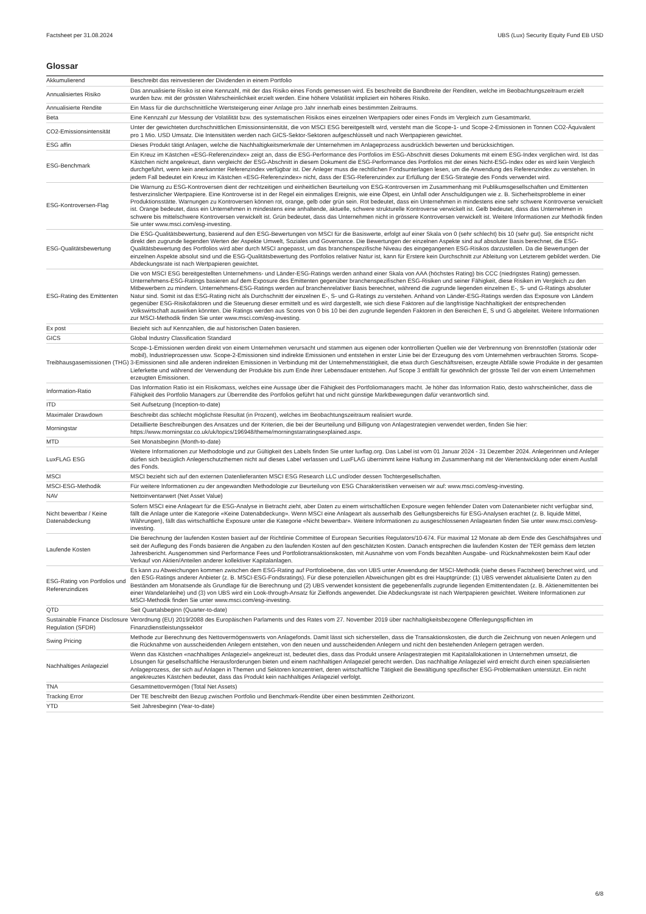Factsheet per 31.08.2024 UBS (Lux) Security Equity Fund EB USD
Glossar
| Akkumulierend | Beschreibt das reinvestieren der Dividenden in einem Portfolio |
| Annualisiertes Risiko | Das annualisierte Risiko ist eine Kennzahl, mit der das Risiko eines Fonds gemessen wird. Es beschreibt die Bandbreite der Renditen, welche im Beobachtungszeitraum erzielt wurden bzw. mit der grössten Wahrscheinlichkeit erzielt werden. Eine höhere Volatilität impliziert ein höheres Risiko. |
| Annualisierte Rendite | Ein Mass für die durchschnittliche Wertsteigerung einer Anlage pro Jahr innerhalb eines bestimmten Zeitraums. |
| Beta | Eine Kennzahl zur Messung der Volatilität bzw. des systematischen Risikos eines einzelnen Wertpapiers oder eines Fonds im Vergleich zum Gesamtmarkt. |
| CO2-Emissionsintensität | Unter der gewichteten durchschnittlichen Emissionsintensität, die von MSCI ESG bereitgestellt wird, versteht man die Scope-1- und Scope-2-Emissionen in Tonnen CO2-Äquivalent pro 1 Mio. USD Umsatz. Die Intensitäten werden nach GICS-Sektor-Sektoren aufgeschlüsselt und nach Wertpapieren gewichtet. |
| ESG affin | Dieses Produkt tätigt Anlagen, welche die Nachhaltigkeitsmerkmale der Unternehmen im Anlageprozess ausdrücklich bewerten und berücksichtigen. |
| ESG-Benchmark | Ein Kreuz im Kästchen «ESG-Referenzindex» zeigt an, dass die ESG-Performance des Portfolios im ESG-Abschnitt dieses Dokuments mit einem ESG-Index verglichen wird. Ist das Kästchen nicht angekreuzt, dann vergleicht der ESG-Abschnitt in diesem Dokument die ESG-Performance des Portfolios mit der eines Nicht-ESG-Index oder es wird kein Vergleich durchgeführt, wenn kein anerkannter Referenzindex verfügbar ist. Der Anleger muss die rechtlichen Fondsunterlagen lesen, um die Anwendung des Referenzindex zu verstehen. In jedem Fall bedeutet ein Kreuz im Kästchen «ESG-Referenzindex» nicht, dass der ESG-Referenzindex zur Erfüllung der ESG-Strategie des Fonds verwendet wird. |
| ESG-Kontroversen-Flag | Die Warnung zu ESG-Kontroversen dient der rechtzeitigen und einheitlichen Beurteilung von ESG-Kontroversen im Zusammenhang mit Publikumsgesellschaften und Emittenten festverzinslicher Wertpapiere. Eine Kontroverse ist in der Regel ein einmaliges Ereignis, wie eine Ölpest, ein Unfall oder Anschuldigungen wie z. B. Sicherheitsprobleme in einer Produktionsstätte. Warnungen zu Kontroversen können rot, orange, gelb oder grün sein. Rot bedeutet, dass ein Unternehmen in mindestens eine sehr schwere Kontroverse verwickelt ist. Orange bedeutet, dass ein Unternehmen in mindestens eine anhaltende, aktuelle, schwere strukturelle Kontroverse verwickelt ist. Gelb bedeutet, dass das Unternehmen in schwere bis mittelschwere Kontroversen verwickelt ist. Grün bedeutet, dass das Unternehmen nicht in grössere Kontroversen verwickelt ist. Weitere Informationen zur Methodik finden Sie unter www.msci.com/esg-investing. |
| ESG-Qualitätsbewertung | Die ESG-Qualitätsbewertung, basierend auf den ESG-Bewertungen von MSCI für die Basiswerte, erfolgt auf einer Skala von 0 (sehr schlecht) bis 10 (sehr gut). Sie entspricht nicht direkt den zugrunde liegenden Werten der Aspekte Umwelt, Soziales und Governance. Die Bewertungen der einzelnen Aspekte sind auf absoluter Basis berechnet, die ESG-Qualitätsbewertung des Portfolios wird aber durch MSCI angepasst, um das branchenspezifische Niveau des eingegangenen ESG-Risikos darzustellen. Da die Bewertungen der einzelnen Aspekte absolut sind und die ESG-Qualitätsbewertung des Portfolios relativer Natur ist, kann für Erstere kein Durchschnitt zur Ableitung von Letzterem gebildet werden. Die Abdeckungsrate ist nach Wertpapieren gewichtet. |
| ESG-Rating des Emittenten | Die von MSCI ESG bereitgestellten Unternehmens- und Länder-ESG-Ratings werden anhand einer Skala von AAA (höchstes Rating) bis CCC (niedrigstes Rating) gemessen. Unternehmens-ESG-Ratings basieren auf dem Exposure des Emittenten gegenüber branchenspezifischen ESG-Risiken und seiner Fähigkeit, diese Risiken im Vergleich zu den Mitbewerbern zu mindern. Unternehmens-ESG-Ratings werden auf branchenrelativer Basis berechnet, während die zugrunde liegenden einzelnen E-, S- und G-Ratings absoluter Natur sind. Somit ist das ESG-Rating nicht als Durchschnitt der einzelnen E-, S- und G-Ratings zu verstehen. Anhand von Länder-ESG-Ratings werden das Exposure von Ländern gegenüber ESG-Risikofaktoren und die Steuerung dieser ermittelt und es wird dargestellt, wie sich diese Faktoren auf die langfristige Nachhaltigkeit der entsprechenden Volkswirtschaft auswirken könnten. Die Ratings werden aus Scores von 0 bis 10 bei den zugrunde liegenden Faktoren in den Bereichen E, S und G abgeleitet. Weitere Informationen zur MSCI-Methodik finden Sie unter www.msci.com/esg-investing. |
| Ex post | Bezieht sich auf Kennzahlen, die auf historischen Daten basieren. |
| GICS | Global Industry Classification Standard |
| Treibhausgasemissionen (THG) | Scope-1-Emissionen werden direkt von einem Unternehmen verursacht und stammen aus eigenen oder kontrollierten Quellen wie der Verbrennung von Brennstoffen (stationär oder mobil), Industrieprozessen usw. Scope-2-Emissionen sind indirekte Emissionen und entstehen in erster Linie bei der Erzeugung des vom Unternehmen verbrauchten Stroms. Scope-3-Emissionen sind alle anderen indirekten Emissionen in Verbindung mit der Unternehmenstätigkeit, die etwa durch Geschäftsreisen, erzeugte Abfälle sowie Produkte in der gesamten Lieferkette und während der Verwendung der Produkte bis zum Ende ihrer Lebensdauer entstehen. Auf Scope 3 entfällt für gewöhnlich der grösste Teil der von einem Unternehmen erzeugten Emissionen. |
| Information-Ratio | Das Information Ratio ist ein Risikomass, welches eine Aussage über die Fähigkeit des Portfoliomanagers macht. Je höher das Information Ratio, desto wahrscheinlicher, dass die Fähigkeit des Portfolio Managers zur Überrendite des Portfolios geführt hat und nicht günstige Marktbewegungen dafür verantwortlich sind. |
| ITD | Seit Aufsetzung (Inception-to-date) |
| Maximaler Drawdown | Beschreibt das schlecht möglichste Resultat (in Prozent), welches im Beobachtungszeitraum realisiert wurde. |
| Morningstar | Detaillierte Beschreibungen des Ansatzes und der Kriterien, die bei der Beurteilung und Billigung von Anlagestrategien verwendet werden, finden Sie hier: https://www.morningstar.co.uk/uk/topics/196948/theme/morningstarratingsexplained.aspx. |
| MTD | Seit Monatsbeginn (Month-to-date) |
| LuxFLAG ESG | Weitere Informationen zur Methodologie und zur Gültigkeit des Labels finden Sie unter luxflag.org. Das Label ist vom 01 Januar 2024 - 31 Dezember 2024. Anlegerinnen und Anleger dürfen sich bezüglich Anlegerschutzthemen nicht auf dieses Label verlassen und LuxFLAG übernimmt keine Haftung im Zusammenhang mit der Wertentwicklung oder einem Ausfall des Fonds. |
| MSCI | MSCI bezieht sich auf den externen Datenlieferanten MSCI ESG Research LLC und/oder dessen Tochtergesellschaften. |
| MSCI-ESG-Methodik | Für weitere Informationen zu der angewandten Methodologie zur Beurteilung von ESG Charakteristiken verweisen wir auf: www.msci.com/esg-investing. |
| NAV | Nettoinventarwert (Net Asset Value) |
| Nicht bewertbar / Keine Datenabdeckung | Sofern MSCI eine Anlageart für die ESG-Analyse in Betracht zieht, aber Daten zu einem wirtschaftlichen Exposure wegen fehlender Daten vom Datenanbieter nicht verfügbar sind, fällt die Anlage unter die Kategorie «Keine Datenabdeckung». Wenn MSCI eine Anlageart als ausserhalb des Geltungsbereichs für ESG-Analysen erachtet (z. B. liquide Mittel, Währungen), fällt das wirtschaftliche Exposure unter die Kategorie «Nicht bewertbar». Weitere Informationen zu ausgeschlossenen Anlagearten finden Sie unter www.msci.com/esg-investing. |
| Laufende Kosten | Die Berechnung der laufenden Kosten basiert auf der Richtlinie Committee of European Securities Regulators/10-674. Für maximal 12 Monate ab dem Ende des Geschäftsjahres und seit der Auflegung des Fonds basieren die Angaben zu den laufenden Kosten auf den geschätzten Kosten. Danach entsprechen die laufenden Kosten der TER gemäss dem letzten Jahresbericht. Ausgenommen sind Performance Fees und Portfoliotransaktionskosten, mit Ausnahme von vom Fonds bezahlten Ausgabe- und Rücknahmekosten beim Kauf oder Verkauf von Aktien/Anteilen anderer kollektiver Kapitalanlagen. |
| ESG-Rating von Portfolios und Referenzindizes | Es kann zu Abweichungen kommen zwischen dem ESG-Rating auf Portfolioebene, das von UBS unter Anwendung der MSCI-Methodik (siehe dieses Factsheet) berechnet wird, und den ESG-Ratings anderer Anbieter (z. B. MSCI-ESG-Fondsratings). Für diese potenziellen Abweichungen gibt es drei Hauptgründe: (1) UBS verwendet aktualisierte Daten zu den Beständen am Monatsende als Grundlage für die Berechnung und (2) UBS verwendet konsistent die gegebenenfalls zugrunde liegenden Emittentendaten (z. B. Aktienemittenten bei einer Wandelanleihe) und (3) von UBS wird ein Look-through-Ansatz für Zielfonds angewendet. Die Abdeckungsrate ist nach Wertpapieren gewichtet. Weitere Informationen zur MSCI-Methodik finden Sie unter www.msci.com/esg-investing. |
| QTD | Seit Quartalsbeginn (Quarter-to-date) |
| Sustainable Finance Disclosure Regulation (SFDR) | Verordnung (EU) 2019/2088 des Europäischen Parlaments und des Rates vom 27. November 2019 über nachhaltigkeitsbezogene Offenlegungspflichten im Finanzdienstleistungssektor |
| Swing Pricing | Methode zur Berechnung des Nettovermögenswerts von Anlagefonds. Damit lässt sich sicherstellen, dass die Transaktionskosten, die durch die Zeichnung von neuen Anlegern und die Rücknahme von ausscheidenden Anlegern entstehen, von den neuen und ausscheidenden Anlegern und nicht den bestehenden Anlegern getragen werden. |
| Nachhaltiges Anlageziel | Wenn das Kästchen «nachhaltiges Anlageziel» angekreuzt ist, bedeutet dies, dass das Produkt unsere Anlagestrategien mit Kapitalallokationen in Unternehmen umsetzt, die Lösungen für gesellschaftliche Herausforderungen bieten und einem nachhaltigen Anlageziel gerecht werden. Das nachhaltige Anlageziel wird erreicht durch einen spezialisierten Anlageprozess, der sich auf Anlagen in Themen und Sektoren konzentriert, deren wirtschaftliche Tätigkeit die Bewältigung spezifischer ESG-Problematiken unterstützt. Ein nicht angekreuztes Kästchen bedeutet, dass das Produkt kein nachhaltiges Anlageziel verfolgt. |
| TNA | Gesamtnettovermögen (Total Net Assets) |
| Tracking Error | Der TE beschreibt den Bezug zwischen Portfolio und Benchmark-Rendite über einen bestimmten Zeithorizont. |
| YTD | Seit Jahresbeginn (Year-to-date) |
6/8